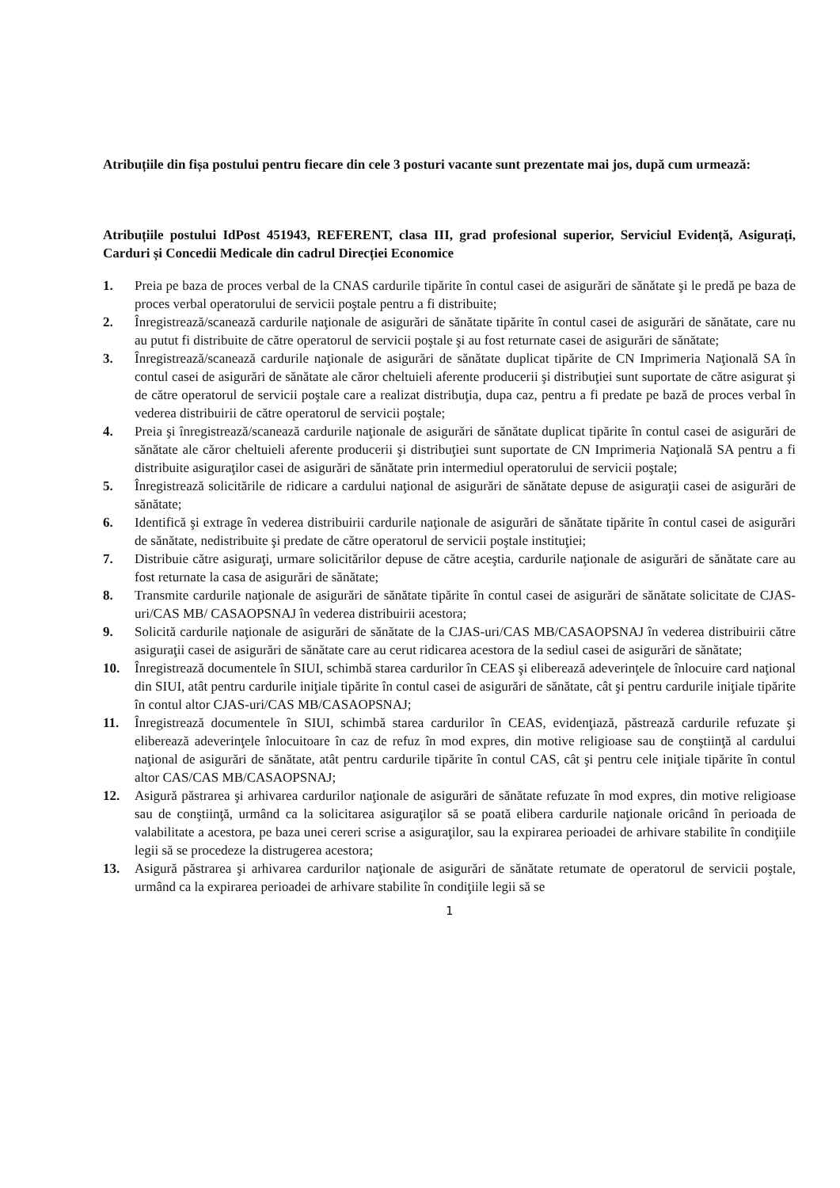Atribuțiile din fișa postului pentru fiecare din cele 3 posturi vacante sunt prezentate mai jos, după cum urmează:
Atribuțiile postului IdPost 451943, REFERENT, clasa III, grad profesional superior, Serviciul Evidență, Asigurați, Carduri și Concedii Medicale din cadrul Direcției Economice
1. Preia pe baza de proces verbal de la CNAS cardurile tipărite în contul casei de asigurări de sănătate şi le predă pe baza de proces verbal operatorului de servicii poştale pentru a fi distribuite;
2. Înregistrează/scanează cardurile naţionale de asigurări de sănătate tipărite în contul casei de asigurări de sănătate, care nu au putut fi distribuite de către operatorul de servicii poştale şi au fost returnate casei de asigurări de sănătate;
3. Înregistrează/scanează cardurile naţionale de asigurări de sănătate duplicat tipărite de CN Imprimeria Naţională SA în contul casei de asigurări de sănătate ale căror cheltuieli aferente producerii şi distribuţiei sunt suportate de către asigurat şi de către operatorul de servicii poştale care a realizat distribuţia, dupa caz, pentru a fi predate pe bază de proces verbal în vederea distribuirii de către operatorul de servicii poştale;
4. Preia şi înregistrează/scanează cardurile naţionale de asigurări de sănătate duplicat tipărite în contul casei de asigurări de sănătate ale căror cheltuieli aferente producerii şi distribuţiei sunt suportate de CN Imprimeria Naţională SA pentru a fi distribuite asiguraţilor casei de asigurări de sănătate prin intermediul operatorului de servicii poştale;
5. Înregistrează solicitările de ridicare a cardului naţional de asigurări de sănătate depuse de asiguraţii casei de asigurări de sănătate;
6. Identifică şi extrage în vederea distribuirii cardurile naţionale de asigurări de sănătate tipărite în contul casei de asigurări de sănătate, nedistribuite şi predate de către operatorul de servicii poştale instituţiei;
7. Distribuie către asiguraţi, urmare solicitărilor depuse de către aceştia, cardurile naţionale de asigurări de sănătate care au fost returnate la casa de asigurări de sănătate;
8. Transmite cardurile naţionale de asigurări de sănătate tipărite în contul casei de asigurări de sănătate solicitate de CJAS-uri/CAS MB/ CASAOPSNAJ în vederea distribuirii acestora;
9. Solicită cardurile naţionale de asigurări de sănătate de la CJAS-uri/CAS MB/CASAOPSNAJ în vederea distribuirii către asiguraţii casei de asigurări de sănătate care au cerut ridicarea acestora de la sediul casei de asigurări de sănătate;
10. Înregistrează documentele în SIUI, schimbă starea cardurilor în CEAS şi eliberează adeverinţele de înlocuire card naţional din SIUI, atât pentru cardurile iniţiale tipărite în contul casei de asigurări de sănătate, cât şi pentru cardurile iniţiale tipărite în contul altor CJAS-uri/CAS MB/CASAOPSNAJ;
11. Înregistrează documentele în SIUI, schimbă starea cardurilor în CEAS, evidenţiază, păstrează cardurile refuzate şi eliberează adeverinţele înlocuitoare în caz de refuz în mod expres, din motive religioase sau de conştiinţă al cardului naţional de asigurări de sănătate, atât pentru cardurile tipărite în contul CAS, cât şi pentru cele iniţiale tipărite în contul altor CAS/CAS MB/CASAOPSNAJ;
12. Asigură păstrarea şi arhivarea cardurilor naţionale de asigurări de sănătate refuzate în mod expres, din motive religioase sau de conştiinţă, urmând ca la solicitarea asiguraţilor să se poată elibera cardurile naţionale oricând în perioada de valabilitate a acestora, pe baza unei cereri scrise a asiguraţilor, sau la expirarea perioadei de arhivare stabilite în condiţiile legii să se procedeze la distrugerea acestora;
13. Asigură păstrarea şi arhivarea cardurilor naţionale de asigurări de sănătate retumate de operatorul de servicii poştale, urmând ca la expirarea perioadei de arhivare stabilite în condiţiile legii să se
1